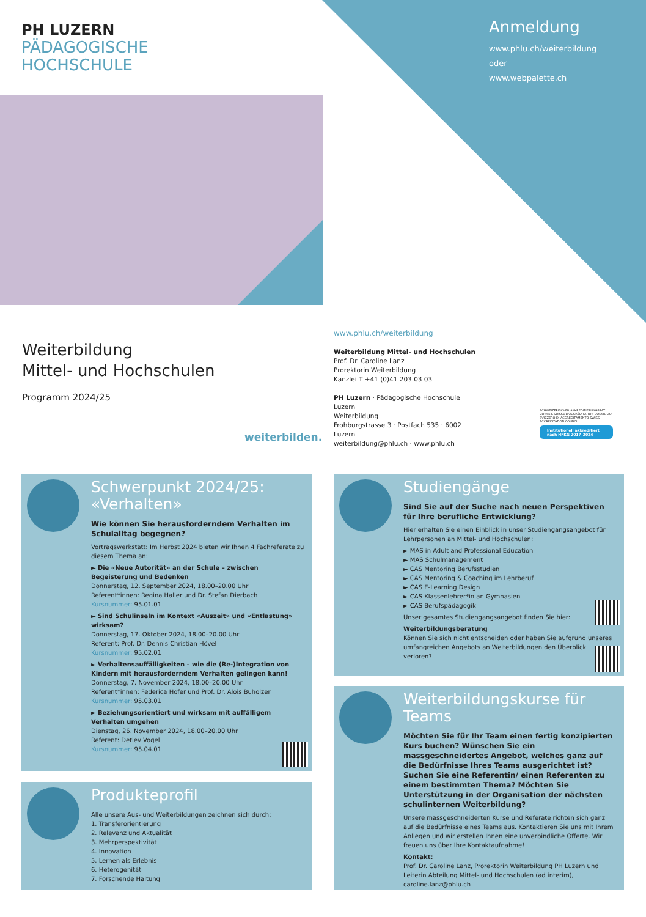PH LUZERN
PÄDAGOGISCHE
HOCHSCHULE
Anmeldung
www.phlu.ch/weiterbildung
oder
www.webpalette.ch
Weiterbildung
Mittel- und Hochschulen
Programm 2024/25
weiterbilden.
www.phlu.ch/weiterbildung
Weiterbildung Mittel- und Hochschulen
Prof. Dr. Caroline Lanz
Prorektorin Weiterbildung
Kanzlei T +41 (0)41 203 03 03
PH Luzern · Pädagogische Hochschule Luzern
Weiterbildung
Frohburgstrasse 3 · Postfach 535 · 6002 Luzern
weiterbildung@phlu.ch · www.phlu.ch
SCHWEIZERISCHER AKKREDITIERUNGSRAT CONSEIL SUISSE D'ACCRÉDITATION CONSIGLIO SVIZZERO DI ACCREDITAMENTO SWISS ACCREDITATION COUNCIL
Institutionell akkreditiert nach HFKG 2017–2024
Schwerpunkt 2024/25: «Verhalten»
Wie können Sie herausforderndem Verhalten im Schulalltag begegnen?
Vortragswerkstatt: Im Herbst 2024 bieten wir Ihnen 4 Fachreferate zu diesem Thema an:
► Die «Neue Autorität» an der Schule – zwischen Begeisterung und Bedenken
Donnerstag, 12. September 2024, 18.00–20.00 Uhr
Referent*innen: Regina Haller und Dr. Stefan Dierbach
Kursnummer: 95.01.01
► Sind Schulinseln im Kontext «Auszeit» und «Entlastung» wirksam?
Donnerstag, 17. Oktober 2024, 18.00–20.00 Uhr
Referent: Prof. Dr. Dennis Christian Hövel
Kursnummer: 95.02.01
► Verhaltensauffälligkeiten – wie die (Re-)Integration von Kindern mit herausforderndem Verhalten gelingen kann!
Donnerstag, 7. November 2024, 18.00–20.00 Uhr
Referent*innen: Federica Hofer und Prof. Dr. Alois Buholzer
Kursnummer: 95.03.01
► Beziehungsorientiert und wirksam mit auffälligem Verhalten umgehen
Dienstag, 26. November 2024, 18.00–20.00 Uhr
Referent: Detlev Vogel
Kursnummer: 95.04.01
Produkteprofil
Alle unsere Aus- und Weiterbildungen zeichnen sich durch:
1. Transferorientierung
2. Relevanz und Aktualität
3. Mehrperspektivität
4. Innovation
5. Lernen als Erlebnis
6. Heterogenität
7. Forschende Haltung
Studiengänge
Sind Sie auf der Suche nach neuen Perspektiven für Ihre berufliche Entwicklung?
Hier erhalten Sie einen Einblick in unser Studiengangsangebot für Lehrpersonen an Mittel- und Hochschulen:
► MAS in Adult and Professional Education
► MAS Schulmanagement
► CAS Mentoring Berufsstudien
► CAS Mentoring & Coaching im Lehrberuf
► CAS E-Learning Design
► CAS Klassenlehrer*in an Gymnasien
► CAS Berufspädagogik
Unser gesamtes Studiengangsangebot finden Sie hier:
Weiterbildungsberatung
Können Sie sich nicht entscheiden oder haben Sie aufgrund unseres umfangreichen Angebots an Weiterbildungen den Überblick verloren?
Weiterbildungskurse für Teams
Möchten Sie für Ihr Team einen fertig konzipierten Kurs buchen? Wünschen Sie ein massgeschneidertes Angebot, welches ganz auf die Bedürfnisse Ihres Teams ausgerichtet ist? Suchen Sie eine Referentin/ einen Referenten zu einem bestimmten Thema? Möchten Sie Unterstützung in der Organisation der nächsten schulinternen Weiterbildung?
Unsere massgeschneiderten Kurse und Referate richten sich ganz auf die Bedürfnisse eines Teams aus. Kontaktieren Sie uns mit Ihrem Anliegen und wir erstellen Ihnen eine unverbindliche Offerte. Wir freuen uns über Ihre Kontaktaufnahme!
Kontakt:
Prof. Dr. Caroline Lanz, Prorektorin Weiterbildung PH Luzern und Leiterin Abteilung Mittel- und Hochschulen (ad interim), caroline.lanz@phlu.ch